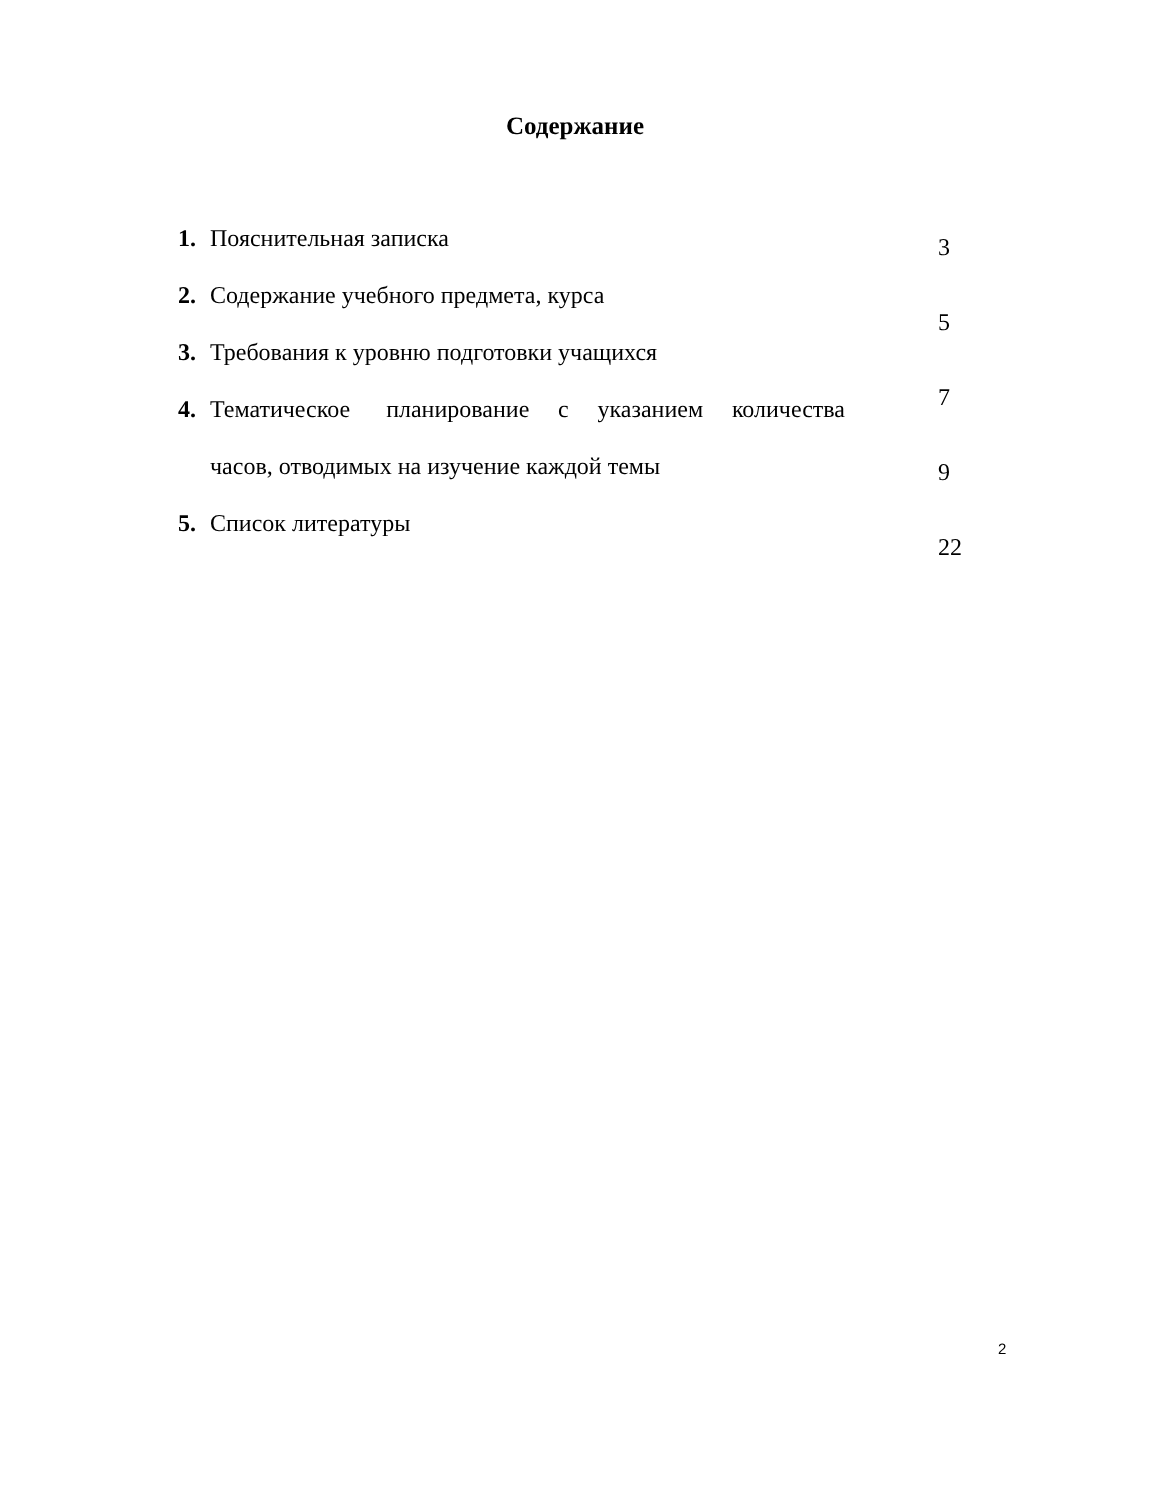Содержание
1. Пояснительная записка
2. Содержание учебного предмета, курса
3. Требования к уровню подготовки учащихся
4. Тематическое планирование с указанием количества часов, отводимых на изучение каждой темы
5. Список литературы
3
5
7
9
22
2